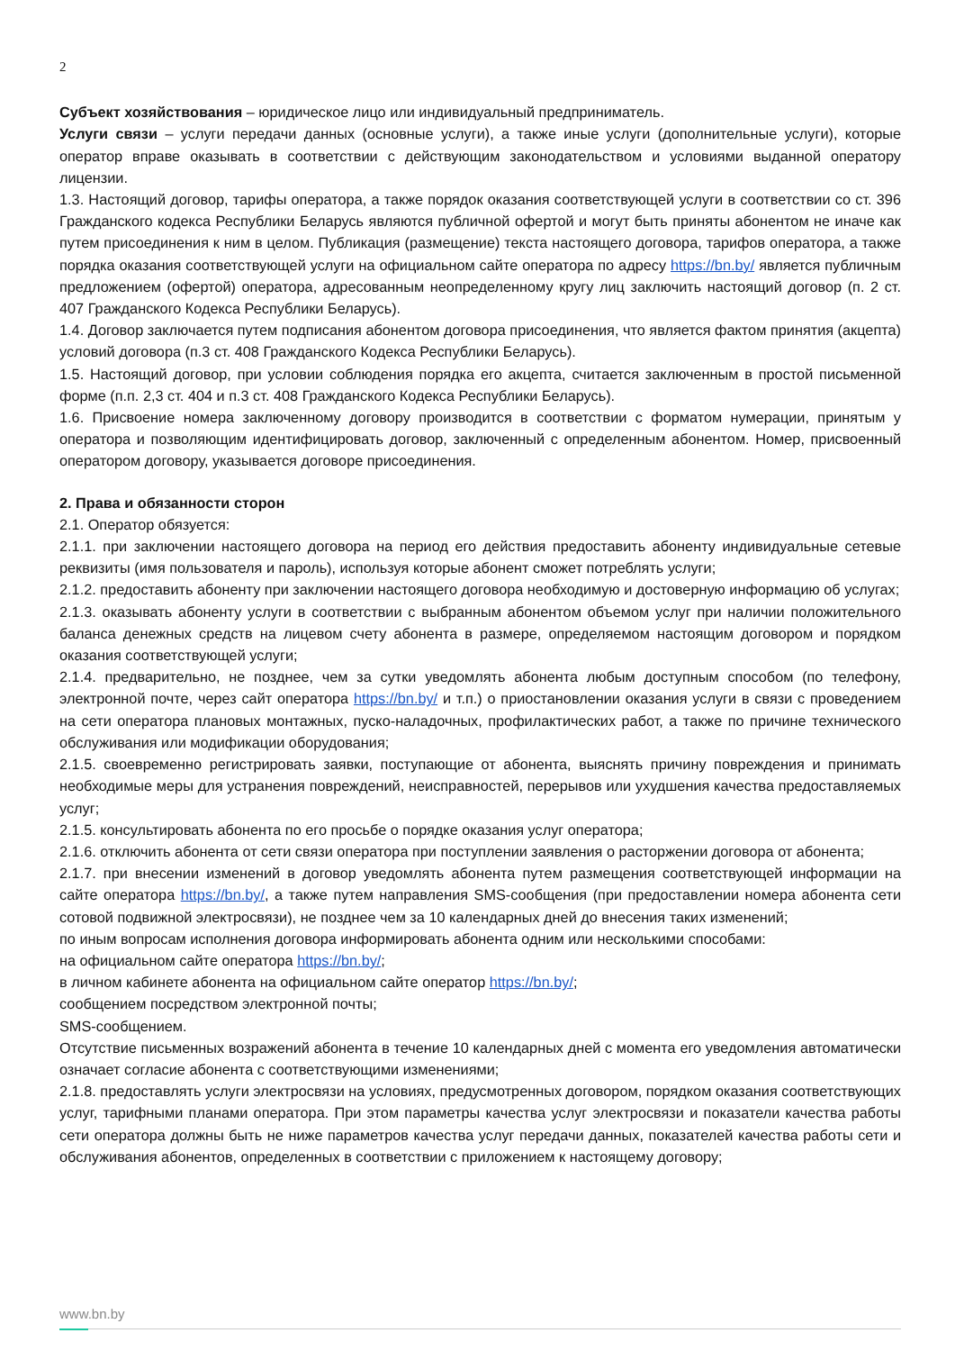2
Субъект хозяйствования – юридическое лицо или индивидуальный предприниматель.
Услуги связи – услуги передачи данных (основные услуги), а также иные услуги (дополнительные услуги), которые оператор вправе оказывать в соответствии с действующим законодательством и условиями выданной оператору лицензии.
1.3. Настоящий договор, тарифы оператора, а также порядок оказания соответствующей услуги в соответствии со ст. 396 Гражданского кодекса Республики Беларусь являются публичной офертой и могут быть приняты абонентом не иначе как путем присоединения к ним в целом. Публикация (размещение) текста настоящего договора, тарифов оператора, а также порядка оказания соответствующей услуги на официальном сайте оператора по адресу https://bn.by/ является публичным предложением (офертой) оператора, адресованным неопределенному кругу лиц заключить настоящий договор (п. 2 ст. 407 Гражданского Кодекса Республики Беларусь).
1.4. Договор заключается путем подписания абонентом договора присоединения, что является фактом принятия (акцепта) условий договора (п.3 ст. 408 Гражданского Кодекса Республики Беларусь).
1.5. Настоящий договор, при условии соблюдения порядка его акцепта, считается заключенным в простой письменной форме (п.п. 2,3 ст. 404 и п.3 ст. 408 Гражданского Кодекса Республики Беларусь).
1.6. Присвоение номера заключенному договору производится в соответствии с форматом нумерации, принятым у оператора и позволяющим идентифицировать договор, заключенный с определенным абонентом. Номер, присвоенный оператором договору, указывается договоре присоединения.
2. Права и обязанности сторон
2.1. Оператор обязуется:
2.1.1. при заключении настоящего договора на период его действия предоставить абоненту индивидуальные сетевые реквизиты (имя пользователя и пароль), используя которые абонент сможет потреблять услуги;
2.1.2. предоставить абоненту при заключении настоящего договора необходимую и достоверную информацию об услугах;
2.1.3. оказывать абоненту услуги в соответствии с выбранным абонентом объемом услуг при наличии положительного баланса денежных средств на лицевом счету абонента в размере, определяемом настоящим договором и порядком оказания соответствующей услуги;
2.1.4. предварительно, не позднее, чем за сутки уведомлять абонента любым доступным способом (по телефону, электронной почте, через сайт оператора https://bn.by/ и т.п.) о приостановлении оказания услуги в связи с проведением на сети оператора плановых монтажных, пуско-наладочных, профилактических работ, а также по причине технического обслуживания или модификации оборудования;
2.1.5. своевременно регистрировать заявки, поступающие от абонента, выяснять причину повреждения и принимать необходимые меры для устранения повреждений, неисправностей, перерывов или ухудшения качества предоставляемых услуг;
2.1.5. консультировать абонента по его просьбе о порядке оказания услуг оператора;
2.1.6. отключить абонента от сети связи оператора при поступлении заявления о расторжении договора от абонента;
2.1.7. при внесении изменений в договор уведомлять абонента путем размещения соответствующей информации на сайте оператора https://bn.by/, а также путем направления SMS-сообщения (при предоставлении номера абонента сети сотовой подвижной электросвязи), не позднее чем за 10 календарных дней до внесения таких изменений;
по иным вопросам исполнения договора информировать абонента одним или несколькими способами:
на официальном сайте оператора https://bn.by/;
в личном кабинете абонента на официальном сайте оператор https://bn.by/;
сообщением посредством электронной почты;
SMS-сообщением.
Отсутствие письменных возражений абонента в течение 10 календарных дней с момента его уведомления автоматически означает согласие абонента с соответствующими изменениями;
2.1.8. предоставлять услуги электросвязи на условиях, предусмотренных договором, порядком оказания соответствующих услуг, тарифными планами оператора. При этом параметры качества услуг электросвязи и показатели качества работы сети оператора должны быть не ниже параметров качества услуг передачи данных, показателей качества работы сети и обслуживания абонентов, определенных в соответствии с приложением к настоящему договору;
www.bn.by